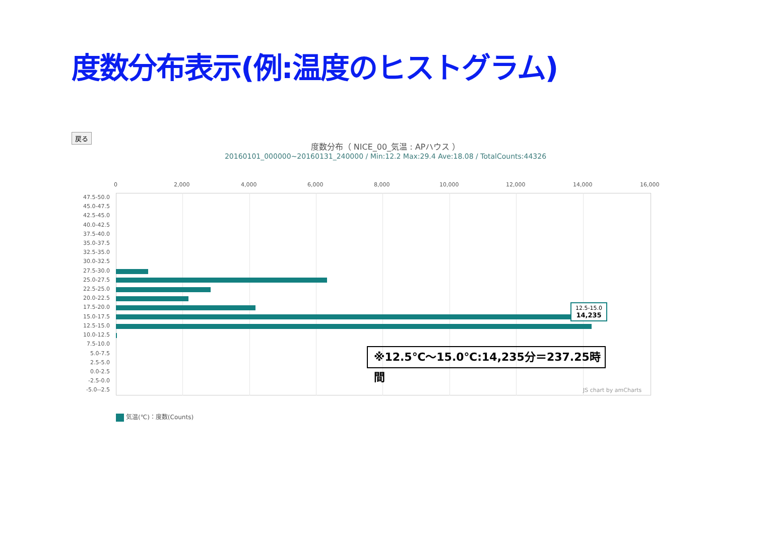度数分布表示(例:温度のヒストグラム)
戻る
度数分布（ NICE_00_気温 : APハウス ）
20160101_000000~20160131_240000 / Min:12.2 Max:29.4 Ave:18.08 / TotalCounts:44326
0 2,000 4,000 6,000 8,000 10,000 12,000 14,000 16,000
47.5-50.0
45.0-47.5
42.5-45.0
40.0-42.5
37.5-40.0
35.0-37.5
32.5-35.0
30.0-32.5
27.5-30.0
25.0-27.5
22.5-25.0
20.0-22.5
17.5-20.0
15.0-17.5
12.5-15.0
10.0-12.5
7.5-10.0
5.0-7.5
2.5-5.0
0.0-2.5
-2.5-0.0
-5.0--2.5
12.5-15.0
14,235
※12.5℃～15.0℃:14,235分＝237.25時間
JS chart by amCharts
気温(℃)：度数(Counts)